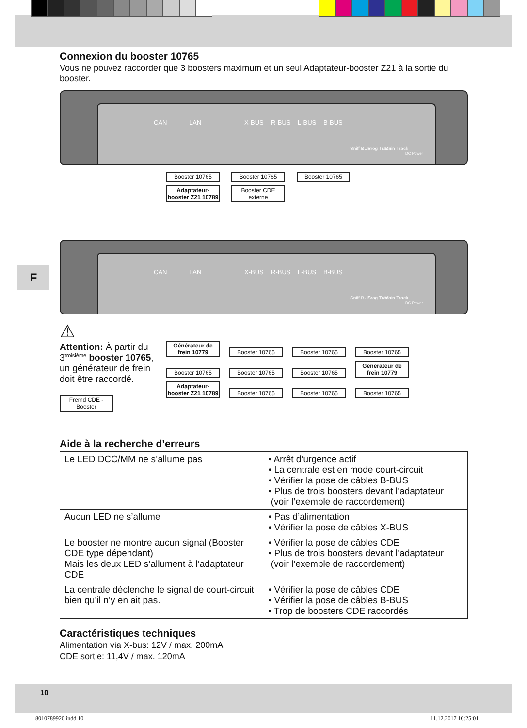F
Connexion du booster 10765
Vous ne pouvez raccorder que 3 boosters maximum et un seul Adaptateur-booster Z21 à la sortie du booster.
CAN LAN X-BUS R-BUS L-BUS B-BUS
Sniff BUS Prog Track Main Track
DC Power
Booster 10765 Booster 10765 Booster 10765
Adaptateur-booster Z21 10789 Booster CDE externe
CAN LAN X-BUS R-BUS L-BUS B-BUS
Sniff BUS Prog Track Main Track
DC Power
⚠
Attention: À partir du 3<sup>troisième</sup> booster 10765, un générateur de frein doit être raccordé.
Fremd CDE - Booster
Générateur de frein 10779 Booster 10765 Booster 10765 Booster 10765
Booster 10765 Booster 10765 Booster 10765 Générateur de frein 10779
Adaptateur-booster Z21 10789 Booster 10765 Booster 10765 Booster 10765
Aide à la recherche d’erreurs
| Le LED DCC/MM ne s’allume pas | • Arrêt d’urgence actif • La centrale est en mode court-circuit • Vérifier la pose de câbles B-BUS • Plus de trois boosters devant l’adaptateur (voir l’exemple de raccordement) |
| Aucun LED ne s’allume | • Pas d’alimentation • Vérifier la pose de câbles X-BUS |
| Le booster ne montre aucun signal (Booster CDE type dépendant) Mais les deux LED s’allument à l’adaptateur CDE | • Vérifier la pose de câbles CDE • Plus de trois boosters devant l’adaptateur (voir l’exemple de raccordement) |
| La centrale déclenche le signal de court-circuit bien qu’il n’y en ait pas. | • Vérifier la pose de câbles CDE • Vérifier la pose de câbles B-BUS • Trop de boosters CDE raccordés |
Caractéristiques techniques
Alimentation via X-bus: 12V / max. 200mA
CDE sortie: 11,4V / max. 120mA
10
8010789920.indd 10 11.12.2017 10:25:01